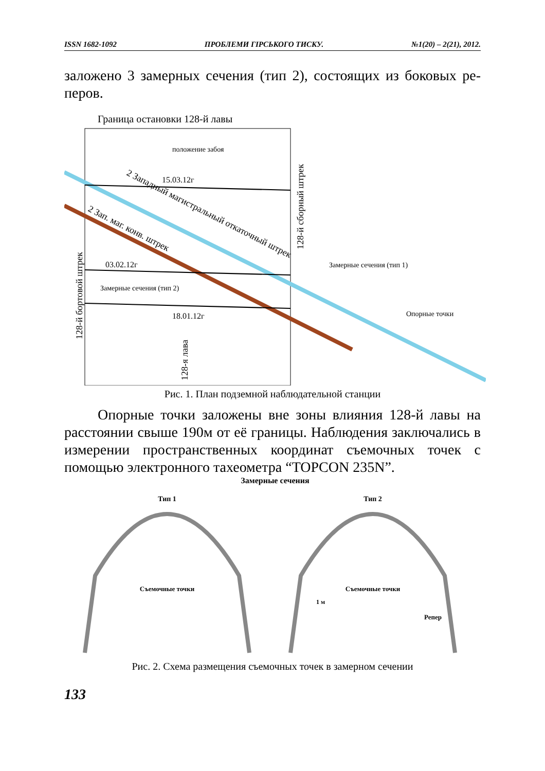ISSN 1682-1092 ПРОБЛЕМИ ГІРСЬКОГО ТИСКУ. №1(20) – 2(21), 2012.
заложено 3 замерных сечения (тип 2), состоящих из боковых ре-перов.
Граница остановки 128-й лавы
положение забоя
15.03.12г
03.02.12г
Замерные сечения (тип 2)
18.01.12г
Замерные сечения (тип 1)
Опорные точки
2 Западный магистральный откаточный штрек
2 Зап. маг. конв. штрек
128-й бортовой штрек
128-й сборный штрек
128-я лава
Рис. 1. План подземной наблюдательной станции
Опорные точки заложены вне зоны влияния 128-й лавы на расстоянии свыше 190м от её границы. Наблюдения заключались в измерении пространственных координат съемочных точек с помощью электронного тахеометра “TOPCON 235N”.
Замерные сечения
Тип 1
Тип 2
Съемочные точки
Съемочные точки
1 м
Репер
Рис. 2. Схема размещения съемочных точек в замерном сечении
133